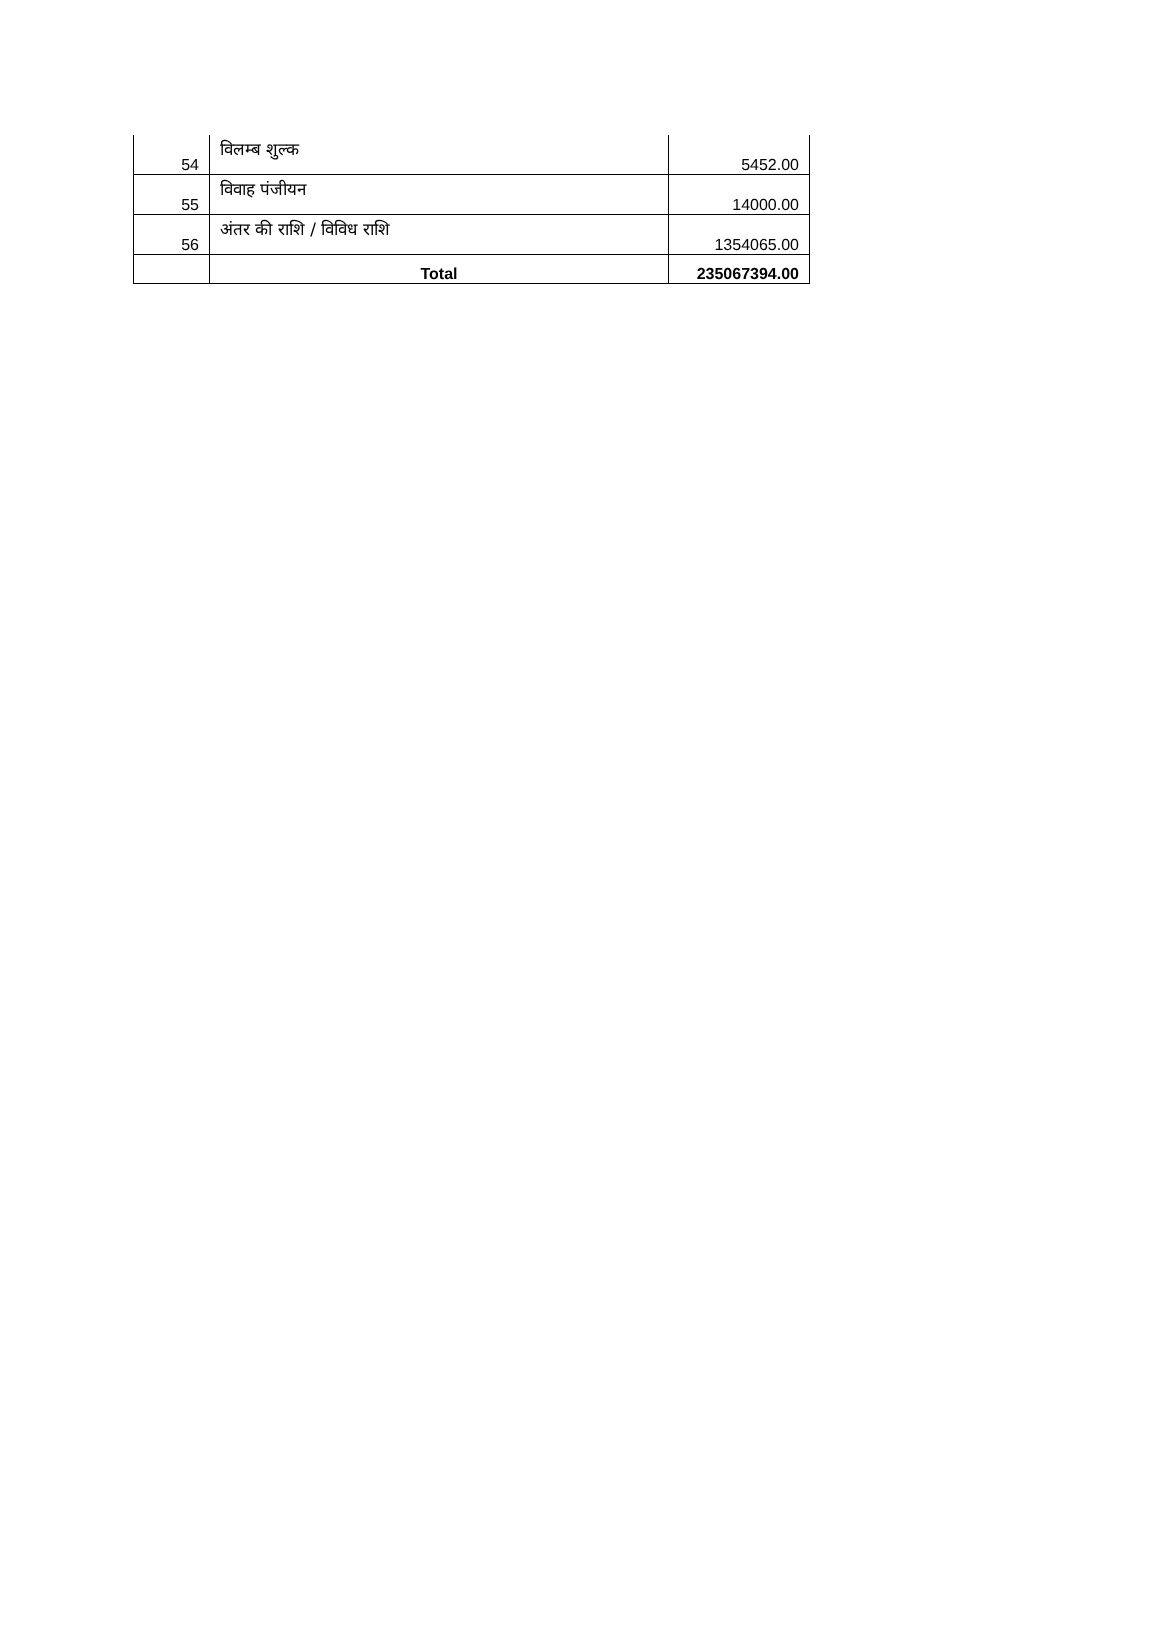| 54 | विलम्ब शुल्क | 5452.00 |
| 55 | विवाह पंजीयन | 14000.00 |
| 56 | अंतर की राशि / विविध राशि | 1354065.00 |
| | Total | 235067394.00 |